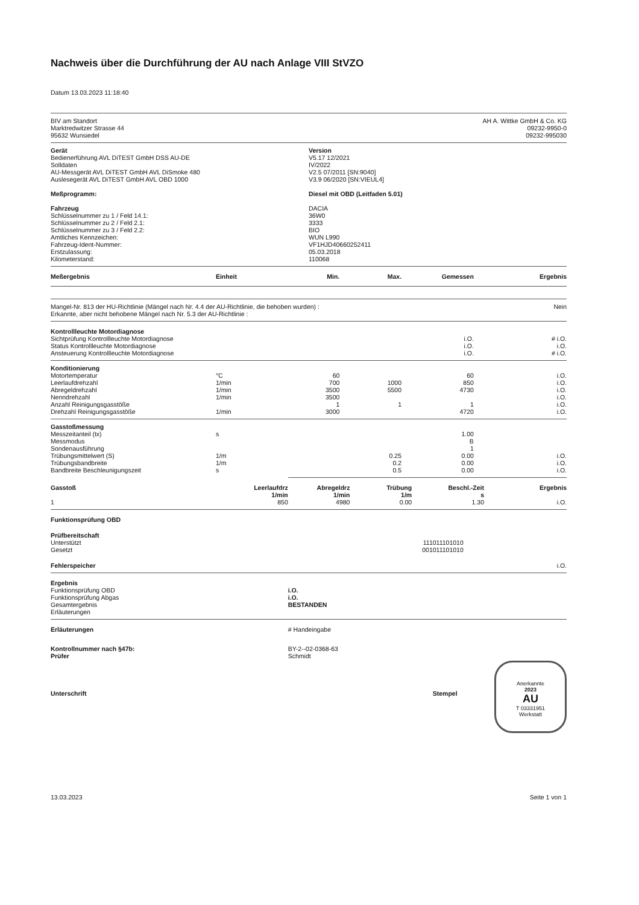Nachweis über die Durchführung der AU nach Anlage VIII StVZO
Datum 13.03.2023 11:18:40
| BIV am Standort Marktredwitzer Strasse 44 95632 Wunsiedel | AH A. Wittke GmbH & Co. KG 09232-9950-0 09232-995030 |
| Gerät | Version |
| --- | --- |
| Bedienerführung AVL DiTEST GmbH DSS AU-DE | V5.17 12/2021 |
| Solldaten | IV/2022 |
| AU-Messgerät AVL DiTEST GmbH AVL DiSmoke 480 | V2.5 07/2011 [SN:9040] |
| Auslesegerät AVL DiTEST GmbH AVL OBD 1000 | V3.9 06/2020 [SN:VIEUL4] |
| Meßprogramm: | Diesel mit OBD (Leitfaden 5.01) |
| Fahrzeug | DACIA |
| Schlüsselnummer zu 1 / Feld 14.1: | 36W0 |
| Schlüsselnummer zu 2 / Feld 2.1: | 3333 |
| Schlüsselnummer zu 3 / Feld 2.2: | BIO |
| Amtliches Kennzeichen: | WUN L990 |
| Fahrzeug-Ident-Nummer: | VF1HJD40660252411 |
| Erstzulassung: | 05.03.2018 |
| Kilometerstand: | 110068 |
| Meßergebnis | Einheit | Min. | Max. | Gemessen | Ergebnis |
| --- | --- | --- | --- | --- | --- |
| Mangel-Nr. 813 der HU-Richtlinie (Mängel nach Nr. 4.4 der AU-Richtlinie, die behoben wurden) : Erkannte, aber nicht behobene Mängel nach Nr. 5.3 der AU-Richtlinie : | Nein |
| Kontrollleuchte Motordiagnose | | | | | |
| Sichtprüfung Kontrollleuchte Motordiagnose | | | | i.O. | # i.O. |
| Status Kontrollleuchte Motordiagnose | | | | i.O. | i.O. |
| Ansteuerung Kontrollleuchte Motordiagnose | | | | i.O. | # i.O. |
| Konditionierung | | | | | |
| Motortemperatur | °C | 60 | | 60 | i.O. |
| Leerlaufdrehzahl | 1/min | 700 | 1000 | 850 | i.O. |
| Abregeldrehzahl | 1/min | 3500 | 5500 | 4730 | i.O. |
| Nenndrehzahl | 1/min | 3500 | | | i.O. |
| Anzahl Reinigungsgasstöße | | 1 | 1 | 1 | i.O. |
| Drehzahl Reinigungsgasstöße | 1/min | 3000 | | 4720 | i.O. |
| Gasstoßmessung | | | | | |
| Messzeitanteil (tx) | s | | | 1.00 | |
| Messmodus | | | | B | |
| Sondenausführung | | | | 1 | |
| Trübungsmittelwert (S) | 1/m | | 0.25 | 0.00 | i.O. |
| Trübungsbandbreite | 1/m | | 0.2 | 0.00 | i.O. |
| Bandbreite Beschleunigungszeit | s | | 0.5 | 0.00 | i.O. |
| Gasstoß | Leerlaufdrz 1/min | Abregeldrz 1/min | Trübung 1/m | Beschl.-Zeit s | Ergebnis |
| --- | --- | --- | --- | --- | --- |
| 1 | 850 | 4980 | 0.00 | 1.30 | i.O. |
| Funktionsprüfung OBD | | |
| Prüfbereitschaft | | |
| Unterstützt | 111011101010 | |
| Gesetzt | 001011101010 | |
| Fehlerspeicher | | i.O. |
| Ergebnis | |
| Funktionsprüfung OBD | i.O. |
| Funktionsprüfung Abgas | i.O. |
| Gesamtergebnis | BESTANDEN |
| Erläuterungen | |
| Erläuterungen | # Handeingabe |
| Kontrollnummer nach §47b: Prüfer | BY-2--02-0368-63 Schmidt |
| Unterschrift | Stempel |
Anerkannte
2023
AU
T 03331951
Werkstatt
13.03.2023 Seite 1 von 1